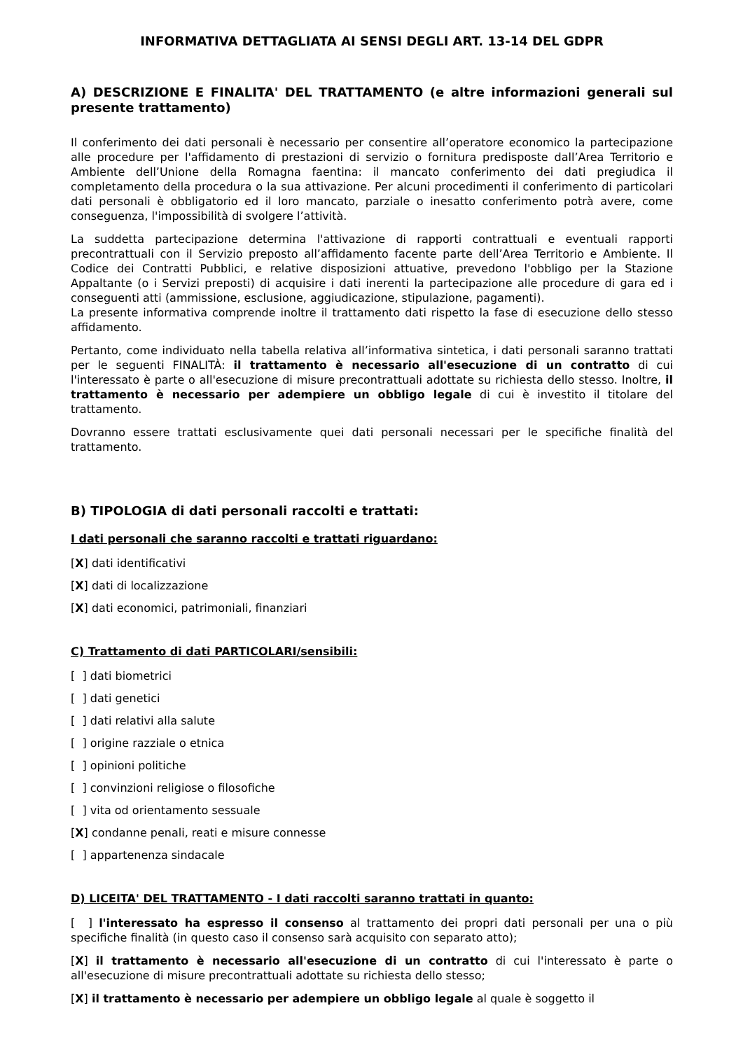INFORMATIVA DETTAGLIATA AI SENSI DEGLI ART. 13-14 DEL GDPR
A) DESCRIZIONE E FINALITA' DEL TRATTAMENTO (e altre informazioni generali sul presente trattamento)
Il conferimento dei dati personali è necessario per consentire all’operatore economico la partecipazione alle procedure per l'affidamento di prestazioni di servizio o fornitura predisposte dall’Area Territorio e Ambiente dell’Unione della Romagna faentina: il mancato conferimento dei dati pregiudica il completamento della procedura o la sua attivazione. Per alcuni procedimenti il conferimento di particolari dati personali è obbligatorio ed il loro mancato, parziale o inesatto conferimento potrà avere, come conseguenza, l'impossibilità di svolgere l’attività.
La suddetta partecipazione determina l'attivazione di rapporti contrattuali e eventuali rapporti precontrattuali con il Servizio preposto all’affidamento facente parte dell’Area Territorio e Ambiente. Il Codice dei Contratti Pubblici, e relative disposizioni attuative, prevedono l'obbligo per la Stazione Appaltante (o i Servizi preposti) di acquisire i dati inerenti la partecipazione alle procedure di gara ed i conseguenti atti (ammissione, esclusione, aggiudicazione, stipulazione, pagamenti).
La presente informativa comprende inoltre il trattamento dati rispetto la fase di esecuzione dello stesso affidamento.
Pertanto, come individuato nella tabella relativa all’informativa sintetica, i dati personali saranno trattati per le seguenti FINALITÀ: il trattamento è necessario all'esecuzione di un contratto di cui l'interessato è parte o all'esecuzione di misure precontrattuali adottate su richiesta dello stesso. Inoltre, il trattamento è necessario per adempiere un obbligo legale di cui è investito il titolare del trattamento.
Dovranno essere trattati esclusivamente quei dati personali necessari per le specifiche finalità del trattamento.
B) TIPOLOGIA di dati personali raccolti e trattati:
I dati personali che saranno raccolti e trattati riguardano:
[X] dati identificativi
[X] dati di localizzazione
[X] dati economici, patrimoniali, finanziari
C) Trattamento di dati PARTICOLARI/sensibili:
[ ] dati biometrici
[ ] dati genetici
[ ] dati relativi alla salute
[ ] origine razziale o etnica
[ ] opinioni politiche
[ ] convinzioni religiose o filosofiche
[ ] vita od orientamento sessuale
[X] condanne penali, reati e misure connesse
[ ] appartenenza sindacale
D) LICEITA' DEL TRATTAMENTO - I dati raccolti saranno trattati in quanto:
[ ] l'interessato ha espresso il consenso al trattamento dei propri dati personali per una o più specifiche finalità (in questo caso il consenso sarà acquisito con separato atto);
[X] il trattamento è necessario all'esecuzione di un contratto di cui l'interessato è parte o all'esecuzione di misure precontrattuali adottate su richiesta dello stesso;
[X] il trattamento è necessario per adempiere un obbligo legale al quale è soggetto il